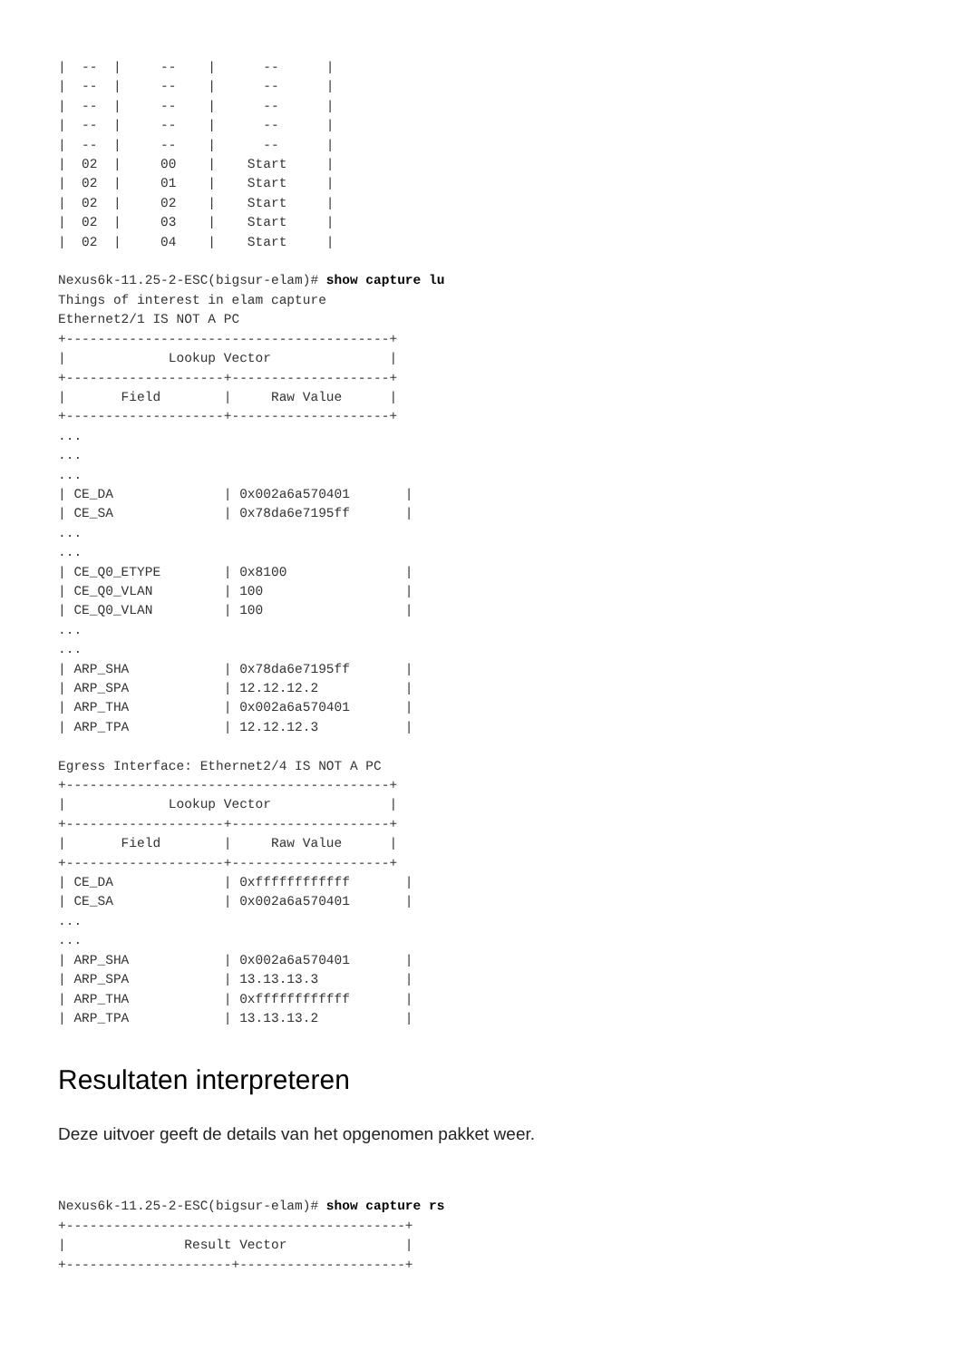|  --  |     --    |      --      |
|  --  |     --    |      --      |
|  --  |     --    |      --      |
|  --  |     --    |      --      |
|  --  |     --    |      --      |
|  02  |     00    |    Start     |
|  02  |     01    |    Start     |
|  02  |     02    |    Start     |
|  02  |     03    |    Start     |
|  02  |     04    |    Start     |

Nexus6k-11.25-2-ESC(bigsur-elam)# show capture lu
Things of interest in elam capture
Ethernet2/1 IS NOT A PC
+-----------------------------------------+
|             Lookup Vector               |
+--------------------+--------------------+
|       Field        |     Raw Value      |
+--------------------+--------------------+
...
...
...
| CE_DA              | 0x002a6a570401       |
| CE_SA              | 0x78da6e7195ff       |
...
...
| CE_Q0_ETYPE        | 0x8100               |
| CE_Q0_VLAN         | 100                  |
| CE_Q0_VLAN         | 100                  |
...
...
| ARP_SHA            | 0x78da6e7195ff       |
| ARP_SPA            | 12.12.12.2           |
| ARP_THA            | 0x002a6a570401       |
| ARP_TPA            | 12.12.12.3           |

Egress Interface: Ethernet2/4 IS NOT A PC
+-----------------------------------------+
|             Lookup Vector               |
+--------------------+--------------------+
|       Field        |     Raw Value      |
+--------------------+--------------------+
| CE_DA              | 0xffffffffffff       |
| CE_SA              | 0x002a6a570401       |
...
...
| ARP_SHA            | 0x002a6a570401       |
| ARP_SPA            | 13.13.13.3           |
| ARP_THA            | 0xffffffffffff       |
| ARP_TPA            | 13.13.13.2           |
Resultaten interpreteren
Deze uitvoer geeft de details van het opgenomen pakket weer.
Nexus6k-11.25-2-ESC(bigsur-elam)# show capture rs
+-------------------------------------------+
|               Result Vector               |
+---------------------+---------------------+